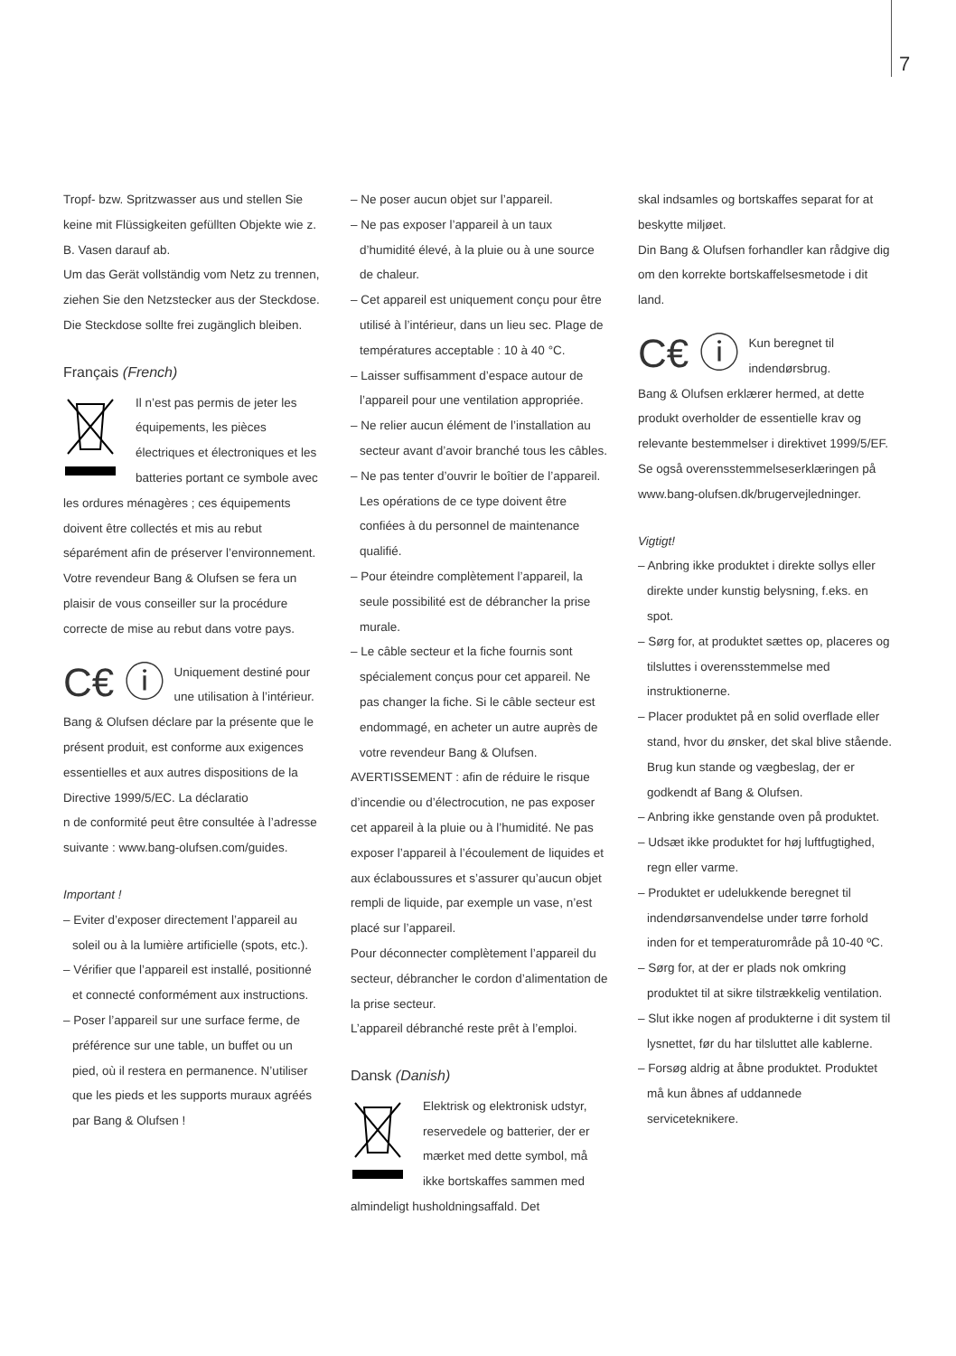7
Tropf- bzw. Spritzwasser aus und stellen Sie keine mit Flüssigkeiten gefüllten Objekte wie z. B. Vasen darauf ab.
Um das Gerät vollständig vom Netz zu trennen, ziehen Sie den Netzstecker aus der Steckdose. Die Steckdose sollte frei zugänglich bleiben.
Français (French)
Il n’est pas permis de jeter les équipements, les pièces électriques et électroniques et les batteries portant ce symbole avec les ordures ménagères ; ces équipements doivent être collectés et mis au rebut séparément afin de préserver l’environnement.
Votre revendeur Bang & Olufsen se fera un plaisir de vous conseiller sur la procédure correcte de mise au rebut dans votre pays.
C€ ⓘ
Uniquement destiné pour une utilisation à l’intérieur.
Bang & Olufsen déclare par la présente que le présent produit, est conforme aux exigences essentielles et aux autres dispositions de la Directive 1999/5/EC. La déclaratio
n de conformité peut être consultée à l’adresse suivante : www.bang-olufsen.com/guides.
Important !
– Eviter d’exposer directement l’appareil au soleil ou à la lumière artificielle (spots, etc.).
– Vérifier que l’appareil est installé, positionné et connecté conformément aux instructions.
– Poser l’appareil sur une surface ferme, de préférence sur une table, un buffet ou un pied, où il restera en permanence. N’utiliser que les pieds et les supports muraux agréés par Bang & Olufsen !
– Ne poser aucun objet sur l’appareil.
– Ne pas exposer l’appareil à un taux d’humidité élevé, à la pluie ou à une source de chaleur.
– Cet appareil est uniquement conçu pour être utilisé à l’intérieur, dans un lieu sec. Plage de températures acceptable : 10 à 40 °C.
– Laisser suffisamment d’espace autour de l’appareil pour une ventilation appropriée.
– Ne relier aucun élément de l’installation au secteur avant d’avoir branché tous les câbles.
– Ne pas tenter d’ouvrir le boîtier de l’appareil. Les opérations de ce type doivent être confiées à du personnel de maintenance qualifié.
– Pour éteindre complètement l’appareil, la seule possibilité est de débrancher la prise murale.
– Le câble secteur et la fiche fournis sont spécialement conçus pour cet appareil. Ne pas changer la fiche. Si le câble secteur est endommagé, en acheter un autre auprès de votre revendeur Bang & Olufsen.
AVERTISSEMENT : afin de réduire le risque d’incendie ou d’électrocution, ne pas exposer cet appareil à la pluie ou à l’humidité. Ne pas exposer l’appareil à l’écoulement de liquides et aux éclaboussures et s’assurer qu’aucun objet rempli de liquide, par exemple un vase, n’est placé sur l’appareil.
Pour déconnecter complètement l’appareil du secteur, débrancher le cordon d’alimentation de la prise secteur.
L’appareil débranché reste prêt à l’emploi.
Dansk (Danish)
Elektrisk og elektronisk udstyr, reservedele og batterier, der er mærket med dette symbol, må ikke bortskaffes sammen med almindeligt husholdningsaffald. Det
skal indsamles og bortskaffes separat for at beskytte miljøet.
Din Bang & Olufsen forhandler kan rådgive dig om den korrekte bortskaffelsesmetode i dit land.
C€ ⓘ
Kun beregnet til indendørsbrug.
Bang & Olufsen erklærer hermed, at dette produkt overholder de essentielle krav og relevante bestemmelser i direktivet 1999/5/EF. Se også overensstemmelseserklæringen på www.bang-olufsen.dk/brugervejledninger.
Vigtigt!
– Anbring ikke produktet i direkte sollys eller direkte under kunstig belysning, f.eks. en spot.
– Sørg for, at produktet sættes op, placeres og tilsluttes i overensstemmelse med instruktionerne.
– Placer produktet på en solid overflade eller stand, hvor du ønsker, det skal blive stående. Brug kun stande og vægbeslag, der er godkendt af Bang & Olufsen.
– Anbring ikke genstande oven på produktet.
– Udsæt ikke produktet for høj luftfugtighed, regn eller varme.
– Produktet er udelukkende beregnet til indendørsanvendelse under tørre forhold inden for et temperaturområde på 10-40 ºC.
– Sørg for, at der er plads nok omkring produktet til at sikre tilstrækkelig ventilation.
– Slut ikke nogen af produkterne i dit system til lysnettet, før du har tilsluttet alle kablerne.
– Forsøg aldrig at åbne produktet. Produktet må kun åbnes af uddannede serviceteknikere.